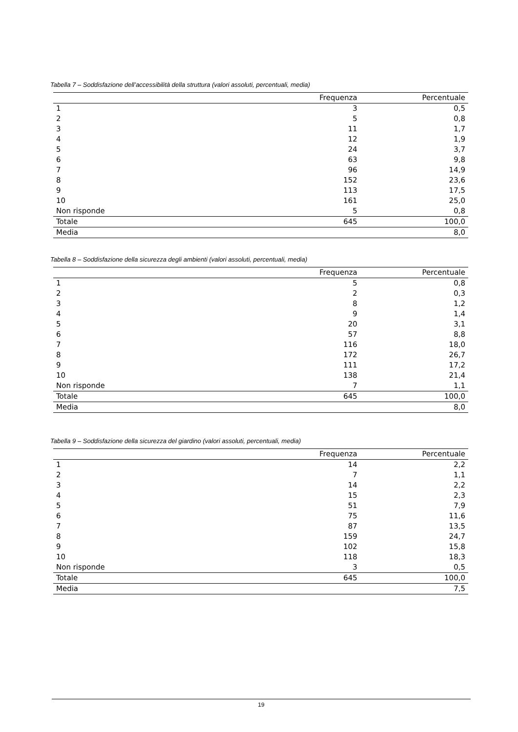Tabella 7 – Soddisfazione dell’accessibilità della struttura (valori assoluti, percentuali, media)
| | Frequenza | Percentuale |
| --- | --- | --- |
| 1 | 3 | 0,5 |
| 2 | 5 | 0,8 |
| 3 | 11 | 1,7 |
| 4 | 12 | 1,9 |
| 5 | 24 | 3,7 |
| 6 | 63 | 9,8 |
| 7 | 96 | 14,9 |
| 8 | 152 | 23,6 |
| 9 | 113 | 17,5 |
| 10 | 161 | 25,0 |
| Non risponde | 5 | 0,8 |
| Totale | 645 | 100,0 |
| Media | | 8,0 |
Tabella 8 – Soddisfazione della sicurezza degli ambienti (valori assoluti, percentuali, media)
| | Frequenza | Percentuale |
| --- | --- | --- |
| 1 | 5 | 0,8 |
| 2 | 2 | 0,3 |
| 3 | 8 | 1,2 |
| 4 | 9 | 1,4 |
| 5 | 20 | 3,1 |
| 6 | 57 | 8,8 |
| 7 | 116 | 18,0 |
| 8 | 172 | 26,7 |
| 9 | 111 | 17,2 |
| 10 | 138 | 21,4 |
| Non risponde | 7 | 1,1 |
| Totale | 645 | 100,0 |
| Media | | 8,0 |
Tabella 9 – Soddisfazione della sicurezza del giardino (valori assoluti, percentuali, media)
| | Frequenza | Percentuale |
| --- | --- | --- |
| 1 | 14 | 2,2 |
| 2 | 7 | 1,1 |
| 3 | 14 | 2,2 |
| 4 | 15 | 2,3 |
| 5 | 51 | 7,9 |
| 6 | 75 | 11,6 |
| 7 | 87 | 13,5 |
| 8 | 159 | 24,7 |
| 9 | 102 | 15,8 |
| 10 | 118 | 18,3 |
| Non risponde | 3 | 0,5 |
| Totale | 645 | 100,0 |
| Media | | 7,5 |
19